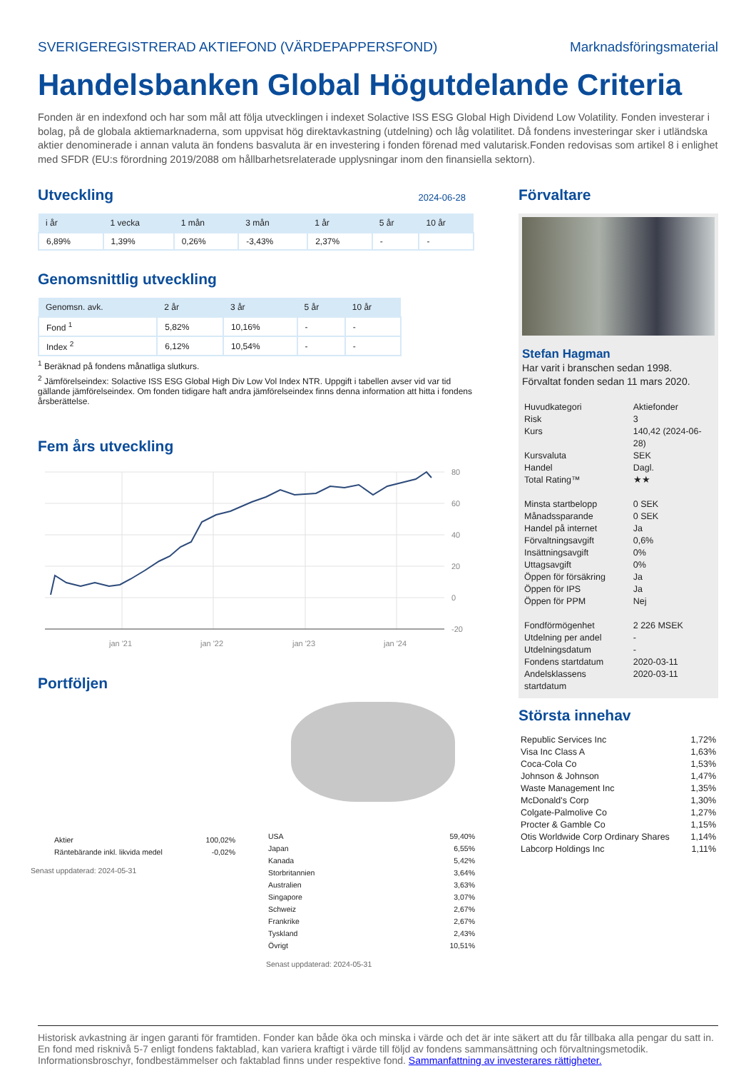SVERIGEREGISTRERAD AKTIEFOND (VÄRDEPAPPERSFOND) Marknadsföringsmaterial
Handelsbanken Global Högutdelande Criteria
Fonden är en indexfond och har som mål att följa utvecklingen i indexet Solactive ISS ESG Global High Dividend Low Volatility. Fonden investerar i bolag, på de globala aktiemarknaderna, som uppvisat hög direktavkastning (utdelning) och låg volatilitet. Då fondens investeringar sker i utländska aktier denominerade i annan valuta än fondens basvaluta är en investering i fonden förenad med valutarisk.Fonden redovisas som artikel 8 i enlighet med SFDR (EU:s förordning 2019/2088 om hållbarhetsrelaterade upplysningar inom den finansiella sektorn).
Utveckling
2024-06-28
| i år | 1 vecka | 1 mån | 3 mån | 1 år | 5 år | 10 år |
| --- | --- | --- | --- | --- | --- | --- |
| 6,89% | 1,39% | 0,26% | -3,43% | 2,37% | - | - |
Genomsnittlig utveckling
| Genomsn. avk. | 2 år | 3 år | 5 år | 10 år |
| --- | --- | --- | --- | --- |
| Fond <sup>1</sup> | 5,82% | 10,16% | - | - |
| Index <sup>2</sup> | 6,12% | 10,54% | - | - |
<sup>1</sup> Beräknad på fondens månatliga slutkurs.
<sup>2</sup> Jämförelseindex: Solactive ISS ESG Global High Div Low Vol Index NTR. Uppgift i tabellen avser vid var tid gällande jämförelseindex. Om fonden tidigare haft andra jämförelseindex finns denna information att hitta i fondens årsberättelse.
Fem års utveckling
80
60
40
20
0
-20
jan '21
jan '22
jan '23
jan '24
Portföljen
| Aktier | 100,02% |
| Räntebärande inkl. likvida medel | -0,02% |
Senast uppdaterad: 2024-05-31
| USA | 59,40% |
| Japan | 6,55% |
| Kanada | 5,42% |
| Storbritannien | 3,64% |
| Australien | 3,63% |
| Singapore | 3,07% |
| Schweiz | 2,67% |
| Frankrike | 2,67% |
| Tyskland | 2,43% |
| Övrigt | 10,51% |
Senast uppdaterad: 2024-05-31
Förvaltare
Stefan Hagman
Har varit i branschen sedan 1998.
Förvaltat fonden sedan 11 mars 2020.
| Huvudkategori | Aktiefonder |
| Risk | 3 |
| Kurs | 140,42 (2024-06-28) |
| Kursvaluta | SEK |
| Handel | Dagl. |
| Total Rating™ | ★★ |
| Minsta startbelopp | 0 SEK |
| Månadssparande | 0 SEK |
| Handel på internet | Ja |
| Förvaltningsavgift | 0,6% |
| Insättningsavgift | 0% |
| Uttagsavgift | 0% |
| Öppen för försäkring | Ja |
| Öppen för IPS | Ja |
| Öppen för PPM | Nej |
| Fondförmögenhet | 2 226 MSEK |
| Utdelning per andel | - |
| Utdelningsdatum | - |
| Fondens startdatum | 2020-03-11 |
| Andelsklassens startdatum | 2020-03-11 |
Största innehav
| Republic Services Inc | 1,72% |
| Visa Inc Class A | 1,63% |
| Coca-Cola Co | 1,53% |
| Johnson & Johnson | 1,47% |
| Waste Management Inc | 1,35% |
| McDonald's Corp | 1,30% |
| Colgate-Palmolive Co | 1,27% |
| Procter & Gamble Co | 1,15% |
| Otis Worldwide Corp Ordinary Shares | 1,14% |
| Labcorp Holdings Inc | 1,11% |
Historisk avkastning är ingen garanti för framtiden. Fonder kan både öka och minska i värde och det är inte säkert att du får tillbaka alla pengar du satt in. En fond med risknivå 5-7 enligt fondens faktablad, kan variera kraftigt i värde till följd av fondens sammansättning och förvaltningsmetodik. Informationsbroschyr, fondbestämmelser och faktablad finns under respektive fond. Sammanfattning av investerares rättigheter.